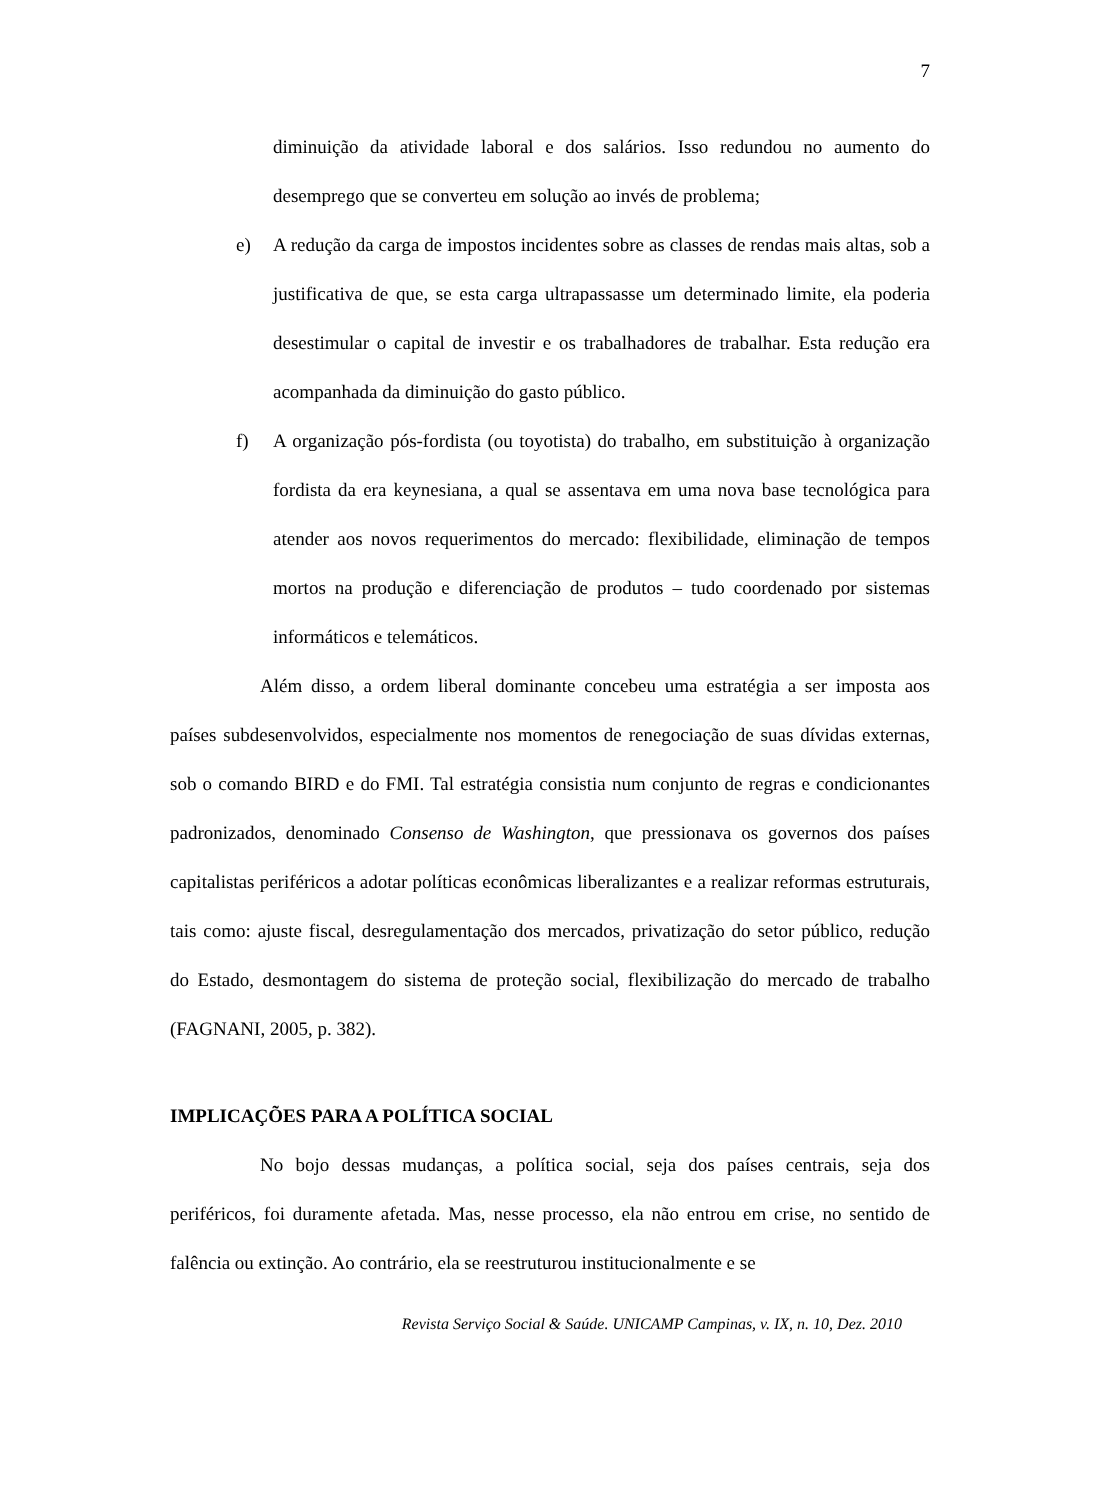7
diminuição da atividade laboral e dos salários. Isso redundou no aumento do desemprego que se converteu em solução ao invés de problema;
e) A redução da carga de impostos incidentes sobre as classes de rendas mais altas, sob a justificativa de que, se esta carga ultrapassasse um determinado limite, ela poderia desestimular o capital de investir e os trabalhadores de trabalhar. Esta redução era acompanhada da diminuição do gasto público.
f) A organização pós-fordista (ou toyotista) do trabalho, em substituição à organização fordista da era keynesiana, a qual se assentava em uma nova base tecnológica para atender aos novos requerimentos do mercado: flexibilidade, eliminação de tempos mortos na produção e diferenciação de produtos – tudo coordenado por sistemas informáticos e telemáticos.
Além disso, a ordem liberal dominante concebeu uma estratégia a ser imposta aos países subdesenvolvidos, especialmente nos momentos de renegociação de suas dívidas externas, sob o comando BIRD e do FMI. Tal estratégia consistia num conjunto de regras e condicionantes padronizados, denominado Consenso de Washington, que pressionava os governos dos países capitalistas periféricos a adotar políticas econômicas liberalizantes e a realizar reformas estruturais, tais como: ajuste fiscal, desregulamentação dos mercados, privatização do setor público, redução do Estado, desmontagem do sistema de proteção social, flexibilização do mercado de trabalho (FAGNANI, 2005, p. 382).
IMPLICAÇÕES PARA A POLÍTICA SOCIAL
No bojo dessas mudanças, a política social, seja dos países centrais, seja dos periféricos, foi duramente afetada. Mas, nesse processo, ela não entrou em crise, no sentido de falência ou extinção. Ao contrário, ela se reestruturou institucionalmente e se
Revista Serviço Social & Saúde. UNICAMP Campinas, v. IX, n. 10, Dez. 2010